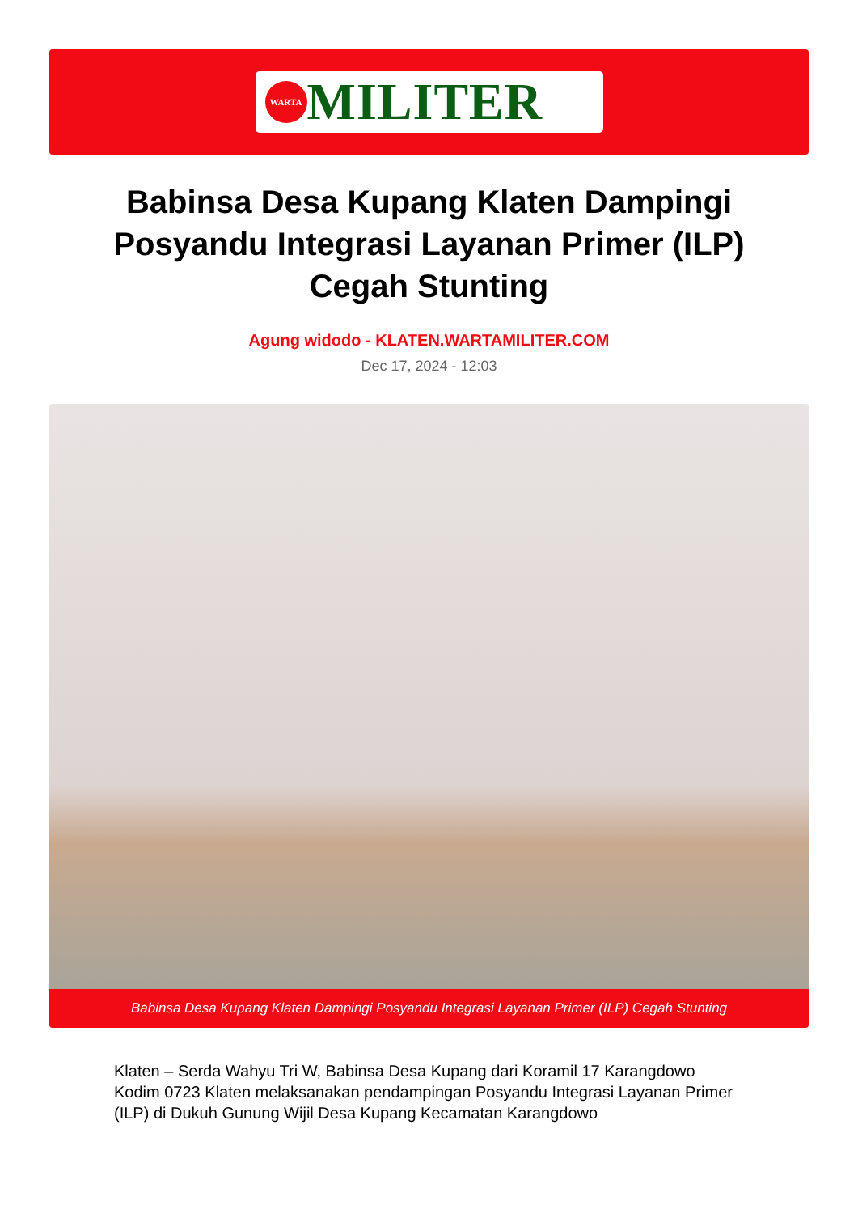WARTA
MILITER
Babinsa Desa Kupang Klaten Dampingi Posyandu Integrasi Layanan Primer (ILP) Cegah Stunting
Agung widodo - KLATEN.WARTAMILITER.COM
Dec 17, 2024 - 12:03
Babinsa Desa Kupang Klaten Dampingi Posyandu Integrasi Layanan Primer (ILP) Cegah Stunting
Klaten – Serda Wahyu Tri W, Babinsa Desa Kupang dari Koramil 17 Karangdowo Kodim 0723 Klaten melaksanakan pendampingan Posyandu Integrasi Layanan Primer (ILP) di Dukuh Gunung Wijil Desa Kupang Kecamatan Karangdowo